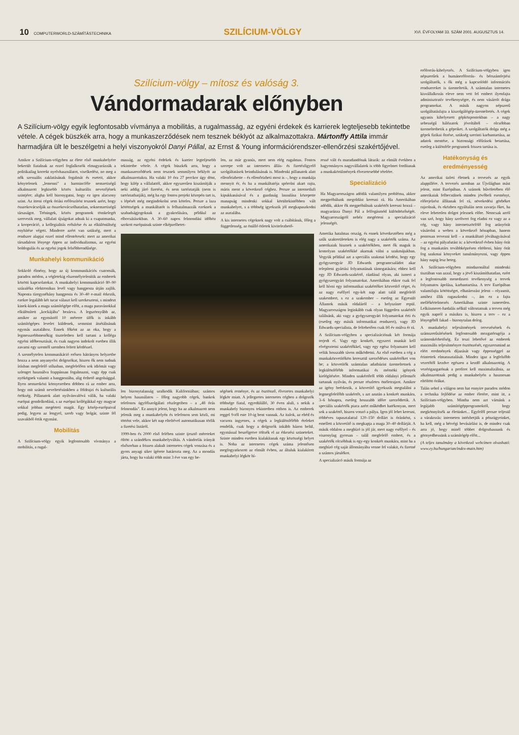10 COMPUTERWORLD-SZÁMÍTÁSTECHNIKA
SZILÍCIUM-VÖLGY
XVI. ÉVFOLYAM 33. SZÁM 2001. AUGUSZTUS 14.
Szilícium-völgy – mítosz és valóság 3.
Vándormadarak előnyben
A Szilícium-völgy egyik legfontosabb vívmánya a mobilitás, a rugalmasság, az egyéni érdekek és karrierek legteljesebb tekintetbe vétele. A cégek büszkék arra, hogy a munkaszerződések nem tesznek béklyót az alkalmazottakra. Mártonffy Attila immár harmadjára ült le beszélgetni a helyi viszonyokról Danyi Pállal, az Ernst & Young információrendszer-ellenőrzési szakértőjével.
Amikor a Szilícium-völgyben az élete első munkahelyére bekerült fiatalnak az ezzel foglalkozók elmagyarázzák a politikailag korrekt nyelvhasználatot, viselkedést, no meg a nők szexuális zaklatásának fogalmát és eseteit, akkor kénytelenek „lemenni" a harmincféle nemzetiségű alkalmazott legkisebb közös kulturális nevezőjének szintjére; aligha kell bizonygatni, hogy ez igen alacsony szint. Az itteni cégek óriási erőfeszítést tesznek azért, hogy összekovácsolják az összekovácsolhatatlan, soknemzetiségű társaságot. Tréningek, közös programok tömkelegét szervezik meg, vállalati újságokat adnak ki a csapatmunka, a kooperáció, a kollegialitás erősítése és az elkülönültség enyhítése végett. Minderre azért van szükség, mert a rendszer alapjai ezzel mind ellentétesek: mert az amerikai társadalom lényege éppen az individualizmus, az egyéni boldogulás és az egyéni jogok felsőbbrendűsége.
Munkahelyi kommunikáció
Sokkoló élmény, hogy az új kommunikációs csatornák, paradox módon, a végletekig elszemélytelenítik az emberek közötti kapcsolatokat. A munkahelyi kommunikáció 80–90 százaléka elektronikus levél vagy hangposta útján zajlik. Naponta tízegynéhány hangposta és 30–40 e-mail érkezik, ezekre legalább két tucat választ kell szerkeszteni, s mindezt kinek-kinek a maga számítógépe előtt, a maga paravánokkal elkülönített „kockájába" bezárva. A legszörnyűbb az, amikor az egymástól 10 méterre ülők is inkább számítógépes levelet küldenek, semmint átsétálnának egymás asztalához. Ennek főként az az oka, hogy a legmesszebbmenőkig tiszteletben kell tartani a kolléga egyéni időbeosztását, és csak nagyon indokolt esetben illik zavarni egy szemtől szemben feltett kérdéssel.
A személytelen kommunikáció erősen hátrányos helyzetbe hozza a nem anyanyelvi dolgozókat, hiszen ők nem tudnak írásban megfelelő stílusban, megfelelően sok idiómát vagy szlenget használva frappánsan fogalmazni, vagy épp csak nyökögnek valamit a hangpostába, alig érthető angolsággal. Ilyen nemzetközi környezetben döbben rá az ember arra, hogy mit számít neveltetésünkben a földrajzi és kulturális örökség. Pillanatok alatt nyilvánvalóvá válik, ha valaki európai gondolkodású, s az európai kollégákkal egy magyar sokkal jobban megérteti magát. Egy közép-európaival pedig, legyen az lengyel, szerb vagy bolgár, szinte fél szavakból értik egymást.
Mobilitás
A Szilícium-völgy egyik legfontosabb vívmánya a mobilitás, a rugal-
masság, az egyéni érdekek és karrier legteljesebb tekintetbe vétele. A cégek büszkék arra, hogy a munkaszerződések nem tesznek semmilyen béklyót az alkalmazottakra. Ha valaki 10 óra 27 perckor úgy dönt, hogy kilép a vállalattól, akkor egyszerűen kiszámítják a neki addig járó fizetést, és nem tartóztatják (nem is tartóztathatják), még ha egy fontos projekt közepén tart is, s lépését még megindokolni sem köteles. Persze a laza kötöttségek a munkáltatót is felhatalmazzák ezeknek a szabadságjogoknak a gyakorlására, például az elbocsátásokban. A 30–60 napos felmondási időhöz szokott európainak szinte elképzelhetet-
len, az már gyanús, mert nem elég rugalmas. Fontos szerepe volt az internetes állás- és fizetésfigyelő szolgáltatások beindulásának is. Mindenki pillanatok alatt ellenőrizhette – és ellenőrizheti most is –, hogy a munkája mennyit ér, és ha a munkáltatója spórolni akart rajta, máris ment a következő céghez. Persze az internetlufi kipukkanásával és a gazdaság lassulása közepette manapság mindenki sokkal körültekintőbben vált munkahelyet, s a többség igyekszik jól megkapaszkodni az asztalába.
A kis internetes cégeknek nagy volt a csábításuk, főleg a függetlenség, az önálló ötletek kivitelezhető-
ressé vált és maradandónak látszik: az elmúlt években a hagyományos nagyvállalatok is több figyelmet fordítanak a munkakörülmények élvezetesebbé tételére.
Specializáció
Ha Magyarországon adódik valamilyen probléma, akkor megpróbálunk megoldást keresni rá. Ha Amerikában adódik, akkor ők megpróbálnak szakértőt keresni hozzá – magyarázza Danyi Pál a felfogásmód különbözőségét. Magyarországról nehéz megérteni a specializáció jelenségét.
len bizonytalanság uralkodik Kaliforniában; számos helyen használatos – főleg nagyobb cégek, bankok telefonos ügyfélszolgálati részlegeiben – a „48 órás felmondás". Ez annyit jelent, hogy ha az alkalmazott nem jelenik meg a munkahelyén és telefonon sem közli, mi történt vele, akkor két nap elteltével automatikusan törlik a fizetési listáról.
1999-ben és 2000 első felében szinte ijesztő méreteket öltött a szándékos munkahelyváltás. A vándorlás irányát elsősorban a frissen alakult internetes cégek vonzása és a gyors anyagi siker ígérete határozta meg. Az a mondás járta, hogy ha valaki több mint 3 éve van egy he-
ségének reménye, és az ösztönző, élvezetes munkahelyi légkör miatt. A jellegzetes internetes cégben a dolgozók többsége fiatal, egyedülálló, 30 éven aluli, s nekik a munkahely bizonyos tekintetben otthon is. Az emberek reggel 9-től este 10-ig bent vannak. Az italok, az ebéd és vacsora ingyenes, a cégek a legkülönfélébb ételeket rendelik, csak hogy a dolgozók inkább házon belül, egymással beszélgetve töltsék el az étkezési szüneteket. Szinte minden esetben kialakítanak egy közösségi helyet is. Noha az internetes cégek száma jelentősen megfogyatkozott az elmúlt évben, az általuk kialakított munkahelyi légkör hí-
Amerika hatalmas ország, és ennek következtében még a szűk szakterületeken is elég nagy a szakértők száma. Az amerikaiak hisznek a szakértőkben, mert ők maguk is komolyan szakértőkké akarnak válni a szakmájukban. Vegyük például azt a speciális szakmai kérdést, hogy egy gyógyszergyár JD Edwards programcsaládot akar telepíteni gyártási folyamatának támogatására; ehhez kell egy JD Edwards-szakértő, ráadásul olyan, aki ismeri a gyógyszergyári folyamatokat. Amerikában ekkor csak fel kell hívni egy informatikai szakértőket közvetítő céget, és az nagy eséllyel egy-két nap alatt talál megfelelő szakembert, s ez a szakember – esetleg az Egyesült Államok másik oldaláról – a helyszínre repül. Magyarországon leginkább csak olyan független szakértőt találnánk, aki vagy a gyógyszergyári folyamatokat érti és (esetleg egy másik informatikai rendszert), vagy JD Edwards-specialista, de feltehetően csak fél év múlva ér rá.
A Szilícium-völgyben a specializációnak két formája terjedt el. Vagy egy konkrét, egyszeri munkát kell elvégeztetni szakértőkkel, vagy egy egész folyamatot kell velük hosszabb távon működtetni. Az első esetben a cég a munkaközvetítőkön keresztül szerződéses szakértőket von be; a közvetítők számtalan adatbázist üzemeltetnek a legkülönfélébb informatikai és mérnöki igények kielégítésére. Minden szakértőről több oldalnyi jellemzőt tartanak nyilván, és persze részletes önéletrajzot. Amikor az igény beérkezik, a közvetítő igyekszik megtalálni a legmegfelelőbb szakértőt, s azt azután a konkrét munkára, 3–6 hónapra, esetleg hosszabb időre szerződtetik. A speciális szakértők piaca azért működhet hatékonyan, mert sok a szakértő, hiszen vonzó a pálya. Igen jól lehet keresni, többéves tapasztalattal 120–150 dollárt is óránként, s emellett a közvetítő is megkapja a maga 30–40 dollárját. A másik oldalon a megbízó is jól jár, mert nagy eséllyel – és viszonylag gyorsan – talál megfelelő embert, és a szakértők olcsóbbak is egy-egy konkrét munkára, mint ha a megbízó cég saját állományába venne fel valakit, és fizetné a számos járulékot.
A specializácó másik formája az
erőforrás-kihelyezés. A Szilícium-völgyben igen népszerűek a humánerőforrás- és bérszámfejtési szolgáltatók, s ők még a kapcsolódó információs rendszereket is üzemeltetik. A számtalan internetes kisvállalkozás eleve nem vett fel embert ilyenfajta adminisztratív tevékenységre, és nem vásárolt drága programokat. A másik nagyon népszerű szolgáltatásfajta a kiszolgálógép-üzemeltetés. A cégek ugyanis kihelyezett gépközpontokban – a nagy sebességű hálózatok jóvoltából – olcsóbban üzemeltethetik a gépeiket. A szolgáltatók dolga még a gépek fizikai őrzése, szükség szerinti karbantartása, az adatok mentése, a biztonsági előírások betartása, esetleg a különféle programok frissen tartása is.
Hatékonyság és eredményesség
Az amerikai üzleti életnek a tervezés az egyik alappillére. A tervezés azonban az Újvilágban mást jelent, mint Európában. A számok bűvöletében élő amerikaiak felbecsülnek minden jövőbeli eseményt, előrejelzést állítanak fel rá, növekedési görbéket rajzolnak, és eközben egyáltalán nem zavarja őket, ha eleve lehetetlen dolgot jeleznek előre. Nemcsak arról van szó, hogy hány szoftvert fog eladni ez vagy az a cég, vagy hány internetszörfölő fog arányórát vásárolni a weben a következő hónapban, hanem pontosan tervezni kell – a munkáltató jóváhagyásával – az egyéni pályafutást is: a következő évben hány órát fog a munkatárs továbbképzésen eltölteni, hány órát fog szakmai könyveket tanulmányozni, vagy éppen hány napig lesz beteg.
A Szilícium-völgyben mindazonáltal mindenki tisztában van azzal, hogy a jövő kiszámíthatatlan, ezért a legfontosabb menedzseri tevékenység a tervek folyamatos ápolása, karbantartása. A terv Európában valamifajta kötöttséget, elhatározást jelent – olyasmit, amihez illik ragaszkodni –, ám ez a fajta mellékértelmezés Amerikában szinte ismeretlen. Lelkiismeret-furdalás nélkül változtatnak a terven még egyik napról a másikra is, hiszen a terv – ez a lényegéből fakad – bizonytalan dolog.
A munkahelyi teljesítmények tervezésének és számszerűsítésének legfontosabb mozgatórugója a számonkérhetőség. Ez teszi lehetővé az emberek maximális teljesítményre ösztönzését, egyszersmind az elért eredmények díjazását vagy éppenséggel az érintettek elmarasztalását. Mindez igaz a legfelsőbb vezetőtől kezdve egészen a kezdő alkalmazottig. A vezérigazgatónak a profitot kell maximalizálnia, az alkalmazottnak pedig a munkahelyén a hasznosan eltöltött órákat.
Talán sehol a világon nem hat ennyire paradox módon a technika fejlődése az ember életére, mint itt, a Szilícium-völgyben. Mintha nem azt várnánk a legújabb számítógépprogramoktól, hogy megkönnyítsék az életünket... Egyfelől persze teljesül a várakozás: interneten intézhetjük a pénzügyeinket, ha kell, még a hétvégi bevásárlást is, de mindez csak arra jó, hogy minél többet dolgozhassunk és görnyedhessünk a számítógép előtt...
(A teljes tanulmány a következő webcímen olvasható: www.ey.hu/hungarian/index-main.htm)